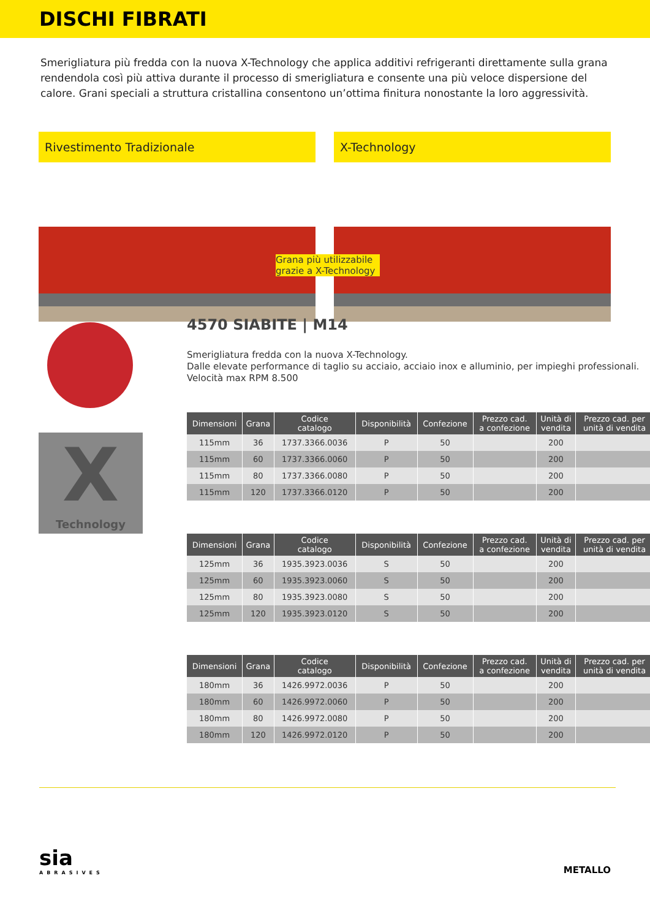DISCHI FIBRATI
Smerigliatura più fredda con la nuova X-Technology che applica additivi refrigeranti direttamente sulla grana rendendola così più attiva durante il processo di smerigliatura e consente una più veloce dispersione del calore. Grani speciali a struttura cristallina consentono un’ottima finitura nonostante la loro aggressività.
Rivestimento Tradizionale X-Technology
Grana più utilizzabile grazie a X-Technology
X
Technology
4570 SIABITE | M14
Smerigliatura fredda con la nuova X-Technology.
Dalle elevate performance di taglio su acciaio, acciaio inox e alluminio, per impieghi professionali.
Velocità max RPM 8.500
| Dimensioni | Grana | Codice catalogo | Disponibilità | Confezione | Prezzo cad. a confezione | Unità di vendita | Prezzo cad. per unità di vendita |
| --- | --- | --- | --- | --- | --- | --- | --- |
| 115mm | 36 | 1737.3366.0036 | P | 50 | | 200 | |
| 115mm | 60 | 1737.3366.0060 | P | 50 | | 200 | |
| 115mm | 80 | 1737.3366.0080 | P | 50 | | 200 | |
| 115mm | 120 | 1737.3366.0120 | P | 50 | | 200 | |
| Dimensioni | Grana | Codice catalogo | Disponibilità | Confezione | Prezzo cad. a confezione | Unità di vendita | Prezzo cad. per unità di vendita |
| --- | --- | --- | --- | --- | --- | --- | --- |
| 125mm | 36 | 1935.3923.0036 | S | 50 | | 200 | |
| 125mm | 60 | 1935.3923.0060 | S | 50 | | 200 | |
| 125mm | 80 | 1935.3923.0080 | S | 50 | | 200 | |
| 125mm | 120 | 1935.3923.0120 | S | 50 | | 200 | |
| Dimensioni | Grana | Codice catalogo | Disponibilità | Confezione | Prezzo cad. a confezione | Unità di vendita | Prezzo cad. per unità di vendita |
| --- | --- | --- | --- | --- | --- | --- | --- |
| 180mm | 36 | 1426.9972.0036 | P | 50 | | 200 | |
| 180mm | 60 | 1426.9972.0060 | P | 50 | | 200 | |
| 180mm | 80 | 1426.9972.0080 | P | 50 | | 200 | |
| 180mm | 120 | 1426.9972.0120 | P | 50 | | 200 | |
sia
ABRASIVES
METALLO